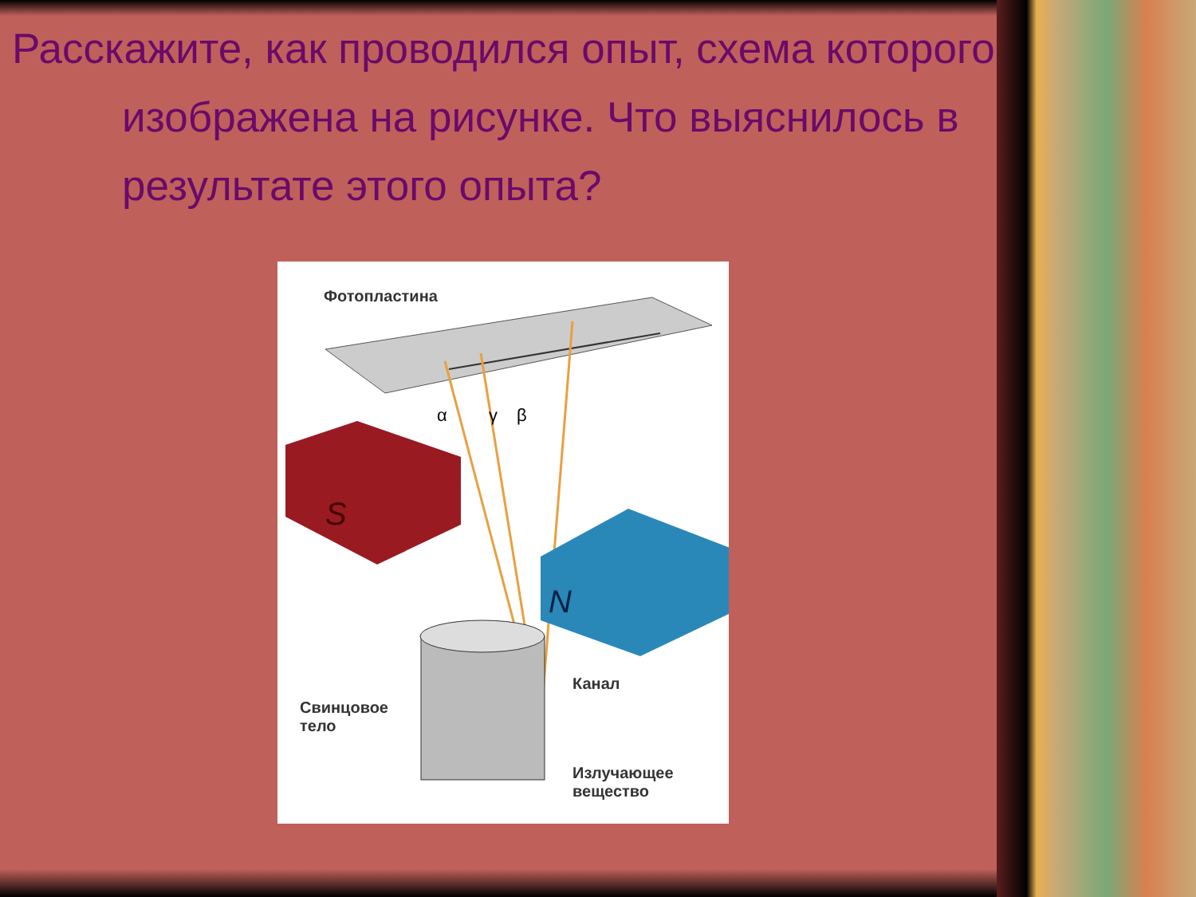Расскажите, как проводился опыт, схема которого
изображена на рисунке. Что выяснилось в результате этого опыта?
S
N
α
γ
β
Фотопластина
Канал
Свинцовое
тело
Излучающее
вещество